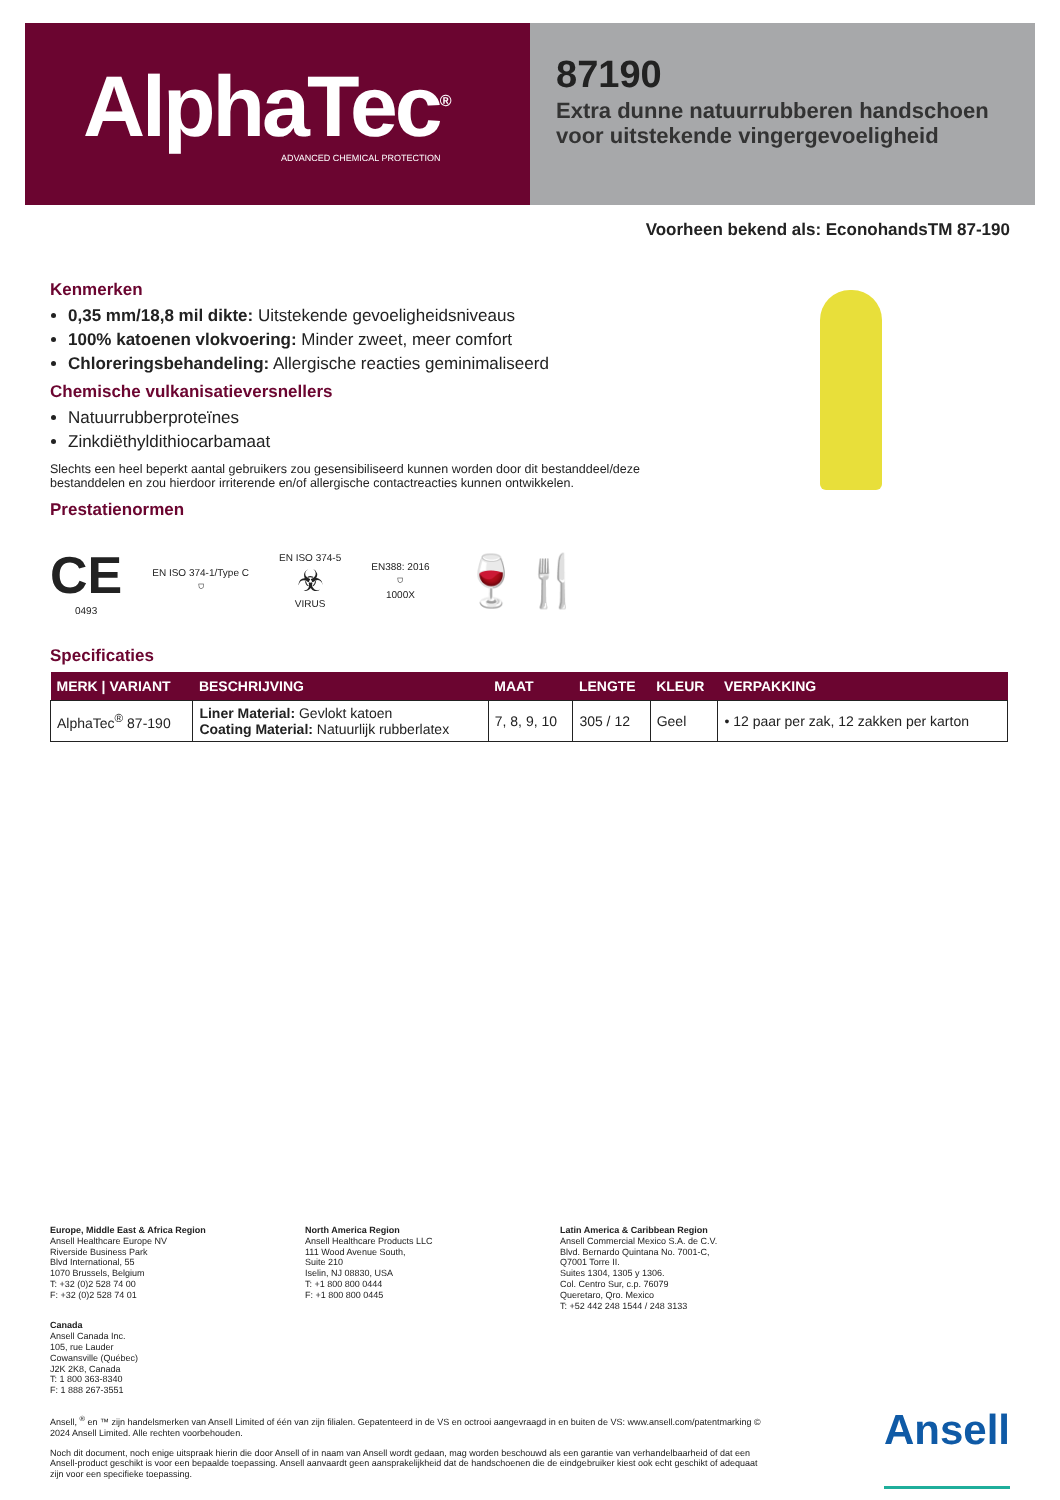AlphaTec<sup>®</sup>
ADVANCED CHEMICAL PROTECTION
87190
Extra dunne natuurrubberen handschoen voor uitstekende vingergevoeligheid
Voorheen bekend als: EconohandsTM 87-190
Kenmerken
0,35 mm/18,8 mil dikte: Uitstekende gevoeligheidsniveaus
100% katoenen vlokvoering: Minder zweet, meer comfort
Chloreringsbehandeling: Allergische reacties geminimaliseerd
Chemische vulkanisatieversnellers
Natuurrubberproteïnes
Zinkdiëthyldithiocarbamaat
Slechts een heel beperkt aantal gebruikers zou gesensibiliseerd kunnen worden door dit bestanddeel/deze bestanddelen en zou hierdoor irriterende en/of allergische contactreacties kunnen ontwikkelen.
Prestatienormen
CE
0493
EN ISO 374-1/Type C
⛉
EN ISO 374-5
☣
VIRUS
EN388: 2016
⛉
1000X
🍷🍴
Specificaties
| MERK / VARIANT | BESCHRIJVING | MAAT | LENGTE | KLEUR | VERPAKKING |
| --- | --- | --- | --- | --- | --- |
| AlphaTec<sup>®</sup> 87-190 | Liner Material: Gevlokt katoen Coating Material: Natuurlijk rubberlatex | 7, 8, 9, 10 | 305 / 12 | Geel | • 12 paar per zak, 12 zakken per karton |
Europe, Middle East & Africa Region
Ansell Healthcare Europe NV
Riverside Business Park
Blvd International, 55
1070 Brussels, Belgium
T: +32 (0)2 528 74 00
F: +32 (0)2 528 74 01
North America Region
Ansell Healthcare Products LLC
111 Wood Avenue South,
Suite 210
Iselin, NJ 08830, USA
T: +1 800 800 0444
F: +1 800 800 0445
Latin America & Caribbean Region
Ansell Commercial Mexico S.A. de C.V.
Blvd. Bernardo Quintana No. 7001-C,
Q7001 Torre II.
Suites 1304, 1305 y 1306.
Col. Centro Sur, c.p. 76079
Queretaro, Qro. Mexico
T: +52 442 248 1544 / 248 3133
Canada
Ansell Canada Inc.
105, rue Lauder
Cowansville (Québec)
J2K 2K8, Canada
T: 1 800 363-8340
F: 1 888 267-3551
Ansell, <sup>®</sup> en ™ zijn handelsmerken van Ansell Limited of één van zijn filialen. Gepatenteerd in de VS en octrooi aangevraagd in en buiten de VS: www.ansell.com/patentmarking © 2024 Ansell Limited. Alle rechten voorbehouden.
Noch dit document, noch enige uitspraak hierin die door Ansell of in naam van Ansell wordt gedaan, mag worden beschouwd als een garantie van verhandelbaarheid of dat een Ansell-product geschikt is voor een bepaalde toepassing. Ansell aanvaardt geen aansprakelijkheid dat de handschoenen die de eindgebruiker kiest ook echt geschikt of adequaat zijn voor een specifieke toepassing.
Ansell